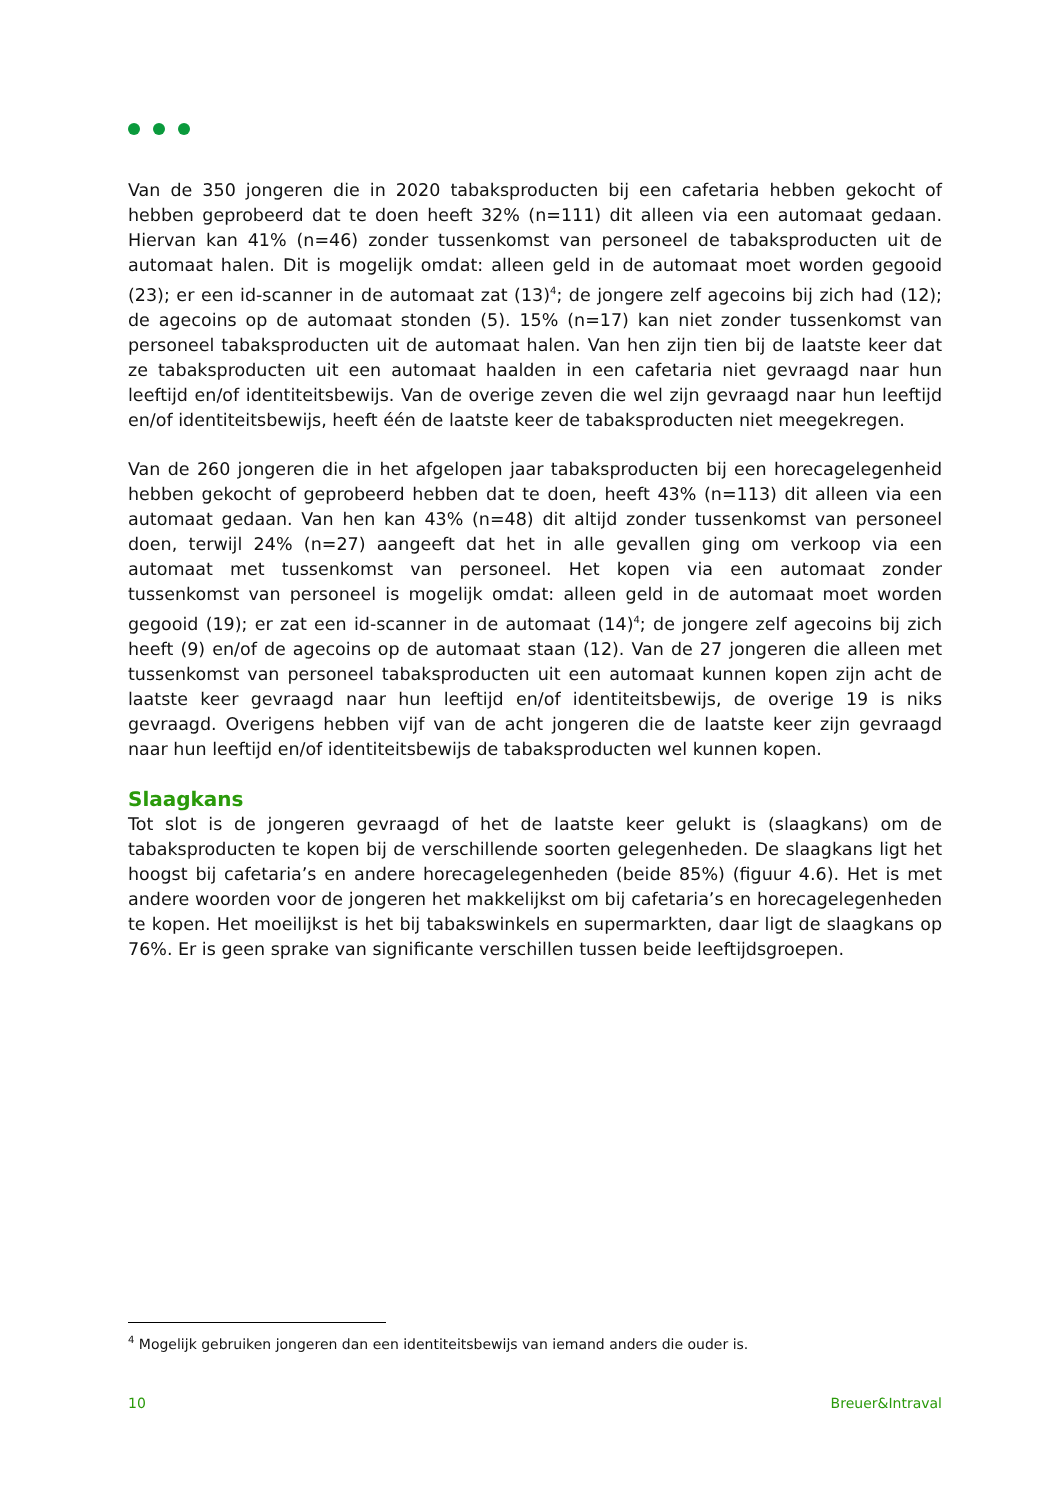Van de 350 jongeren die in 2020 tabaksproducten bij een cafetaria hebben gekocht of hebben geprobeerd dat te doen heeft 32% (n=111) dit alleen via een automaat gedaan. Hiervan kan 41% (n=46) zonder tussenkomst van personeel de tabaksproducten uit de automaat halen. Dit is mogelijk omdat: alleen geld in de automaat moet worden gegooid (23); er een id-scanner in de automaat zat (13)<sup>4</sup>; de jongere zelf agecoins bij zich had (12); de agecoins op de automaat stonden (5). 15% (n=17) kan niet zonder tussenkomst van personeel tabaksproducten uit de automaat halen. Van hen zijn tien bij de laatste keer dat ze tabaksproducten uit een automaat haalden in een cafetaria niet gevraagd naar hun leeftijd en/of identiteitsbewijs. Van de overige zeven die wel zijn gevraagd naar hun leeftijd en/of identiteitsbewijs, heeft één de laatste keer de tabaksproducten niet meegekregen.
Van de 260 jongeren die in het afgelopen jaar tabaksproducten bij een horecagelegenheid hebben gekocht of geprobeerd hebben dat te doen, heeft 43% (n=113) dit alleen via een automaat gedaan. Van hen kan 43% (n=48) dit altijd zonder tussenkomst van personeel doen, terwijl 24% (n=27) aangeeft dat het in alle gevallen ging om verkoop via een automaat met tussenkomst van personeel. Het kopen via een automaat zonder tussenkomst van personeel is mogelijk omdat: alleen geld in de automaat moet worden gegooid (19); er zat een id-scanner in de automaat (14)<sup>4</sup>; de jongere zelf agecoins bij zich heeft (9) en/of de agecoins op de automaat staan (12). Van de 27 jongeren die alleen met tussenkomst van personeel tabaksproducten uit een automaat kunnen kopen zijn acht de laatste keer gevraagd naar hun leeftijd en/of identiteitsbewijs, de overige 19 is niks gevraagd. Overigens hebben vijf van de acht jongeren die de laatste keer zijn gevraagd naar hun leeftijd en/of identiteitsbewijs de tabaksproducten wel kunnen kopen.
Slaagkans
Tot slot is de jongeren gevraagd of het de laatste keer gelukt is (slaagkans) om de tabaksproducten te kopen bij de verschillende soorten gelegenheden. De slaagkans ligt het hoogst bij cafetaria’s en andere horecagelegenheden (beide 85%) (figuur 4.6). Het is met andere woorden voor de jongeren het makkelijkst om bij cafetaria’s en horecagelegenheden te kopen. Het moeilijkst is het bij tabakswinkels en supermarkten, daar ligt de slaagkans op 76%. Er is geen sprake van significante verschillen tussen beide leeftijdsgroepen.
<sup>4</sup> Mogelijk gebruiken jongeren dan een identiteitsbewijs van iemand anders die ouder is.
10 Breuer&Intraval